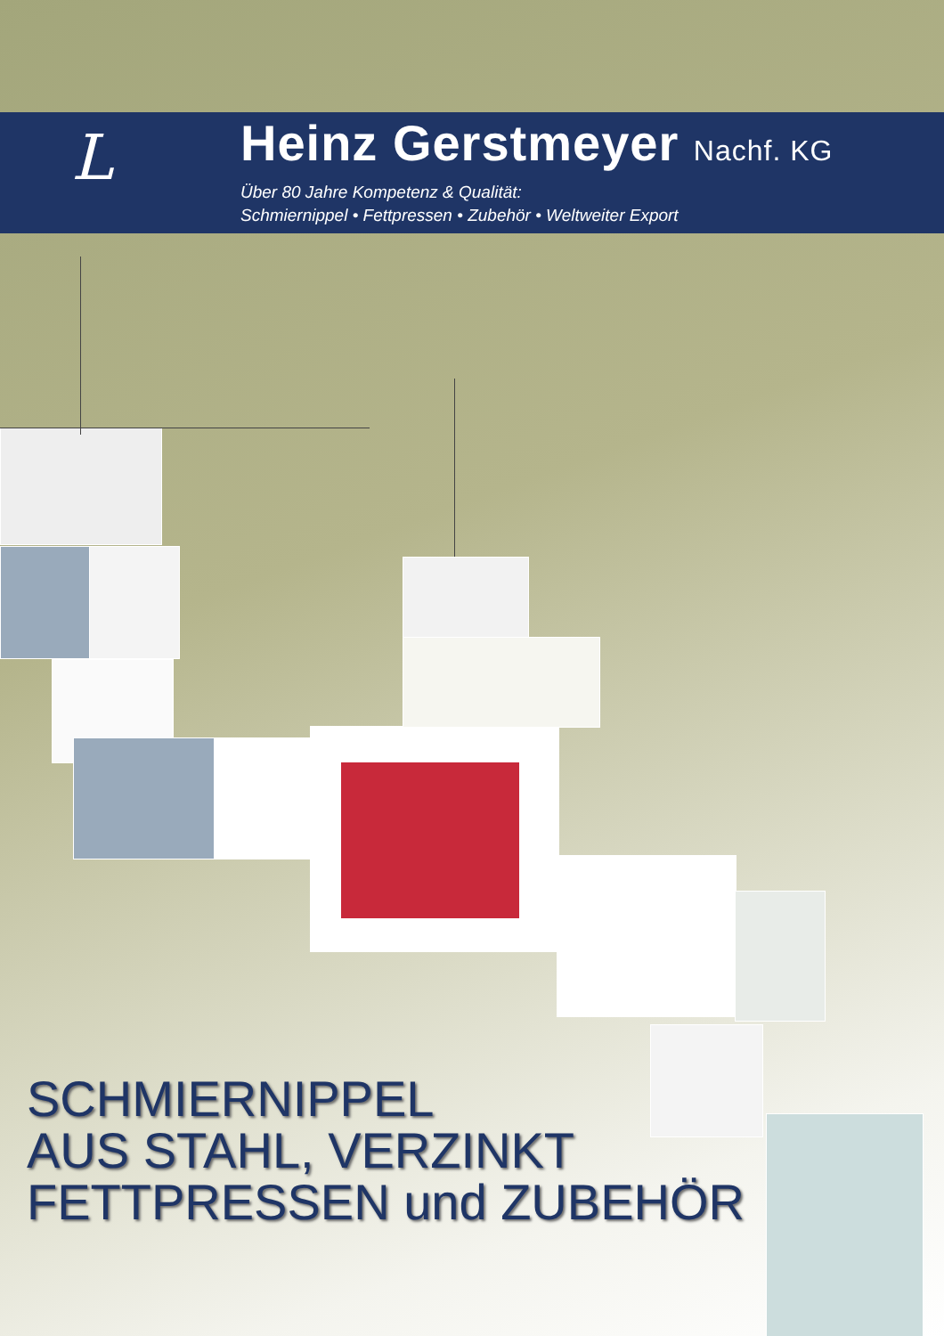L
Heinz Gerstmeyer Nachf. KG
Über 80 Jahre Kompetenz & Qualität:
Schmiernippel • Fettpressen • Zubehör • Weltweiter Export
SCHMIERNIPPEL
AUS STAHL, VERZINKT
FETTPRESSEN und ZUBEHÖR